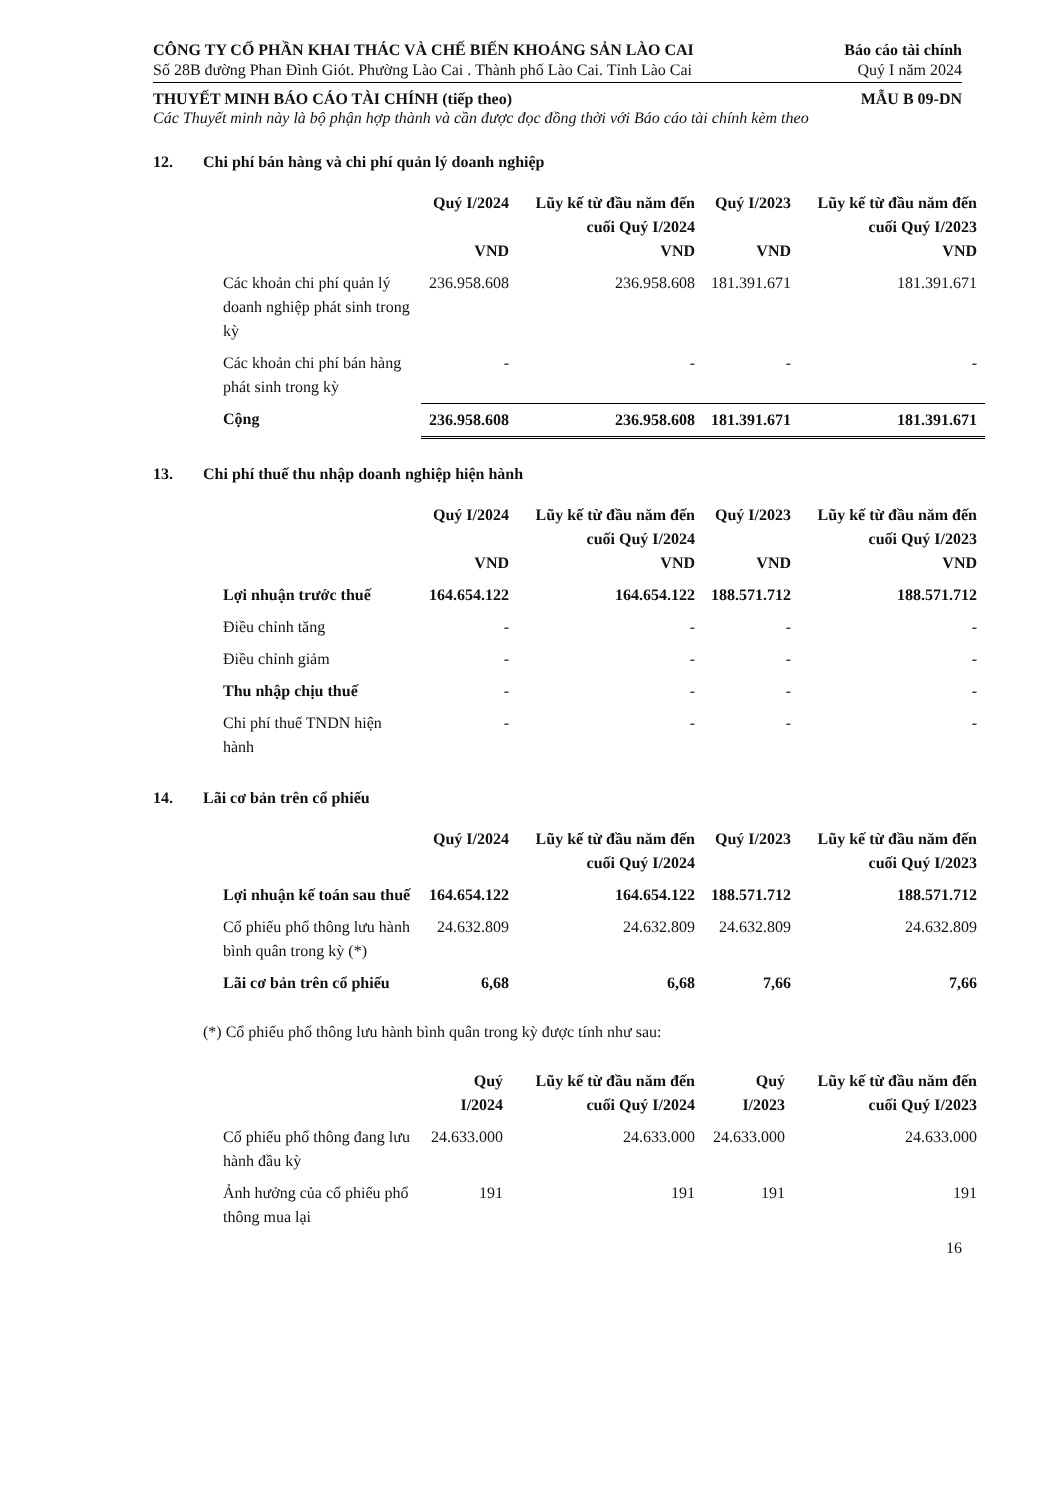CÔNG TY CỔ PHẦN KHAI THÁC VÀ CHẾ BIẾN KHOÁNG SẢN LÀO CAI
Báo cáo tài chính
Số 28B đường Phan Đình Giót. Phường Lào Cai . Thành phố Lào Cai. Tỉnh Lào Cai
Quý I năm 2024
THUYẾT MINH BÁO CÁO TÀI CHÍNH (tiếp theo)
MẪU B 09-DN
Các Thuyết minh này là bộ phận hợp thành và cần được đọc đồng thời với Báo cáo tài chính kèm theo
12. Chi phí bán hàng và chi phí quản lý doanh nghiệp
| | Quý I/2024 VND | Lũy kế từ đầu năm đến cuối Quý I/2024 VND | Quý I/2023 VND | Lũy kế từ đầu năm đến cuối Quý I/2023 VND |
| Các khoản chi phí quản lý doanh nghiệp phát sinh trong kỳ | 236.958.608 | 236.958.608 | 181.391.671 | 181.391.671 |
| Các khoản chi phí bán hàng phát sinh trong kỳ | - | - | - | - |
| Cộng | 236.958.608 | 236.958.608 | 181.391.671 | 181.391.671 |
13. Chi phí thuế thu nhập doanh nghiệp hiện hành
| | Quý I/2024 VND | Lũy kế từ đầu năm đến cuối Quý I/2024 VND | Quý I/2023 VND | Lũy kế từ đầu năm đến cuối Quý I/2023 VND |
| Lợi nhuận trước thuế | 164.654.122 | 164.654.122 | 188.571.712 | 188.571.712 |
| Điều chỉnh tăng | - | - | - | - |
| Điều chỉnh giảm | - | - | - | - |
| Thu nhập chịu thuế | - | - | - | - |
| Chi phí thuế TNDN hiện hành | - | - | - | - |
14. Lãi cơ bản trên cổ phiếu
| | Quý I/2024 | Lũy kế từ đầu năm đến cuối Quý I/2024 | Quý I/2023 | Lũy kế từ đầu năm đến cuối Quý I/2023 |
| Lợi nhuận kế toán sau thuế | 164.654.122 | 164.654.122 | 188.571.712 | 188.571.712 |
| Cổ phiếu phổ thông lưu hành bình quân trong kỳ (*) | 24.632.809 | 24.632.809 | 24.632.809 | 24.632.809 |
| Lãi cơ bản trên cổ phiếu | 6,68 | 6,68 | 7,66 | 7,66 |
(*) Cổ phiếu phổ thông lưu hành bình quân trong kỳ được tính như sau:
| | Quý I/2024 | Lũy kế từ đầu năm đến cuối Quý I/2024 | Quý I/2023 | Lũy kế từ đầu năm đến cuối Quý I/2023 |
| Cổ phiếu phổ thông đang lưu hành đầu kỳ | 24.633.000 | 24.633.000 | 24.633.000 | 24.633.000 |
| Ảnh hưởng của cổ phiếu phổ thông mua lại | 191 | 191 | 191 | 191 |
16